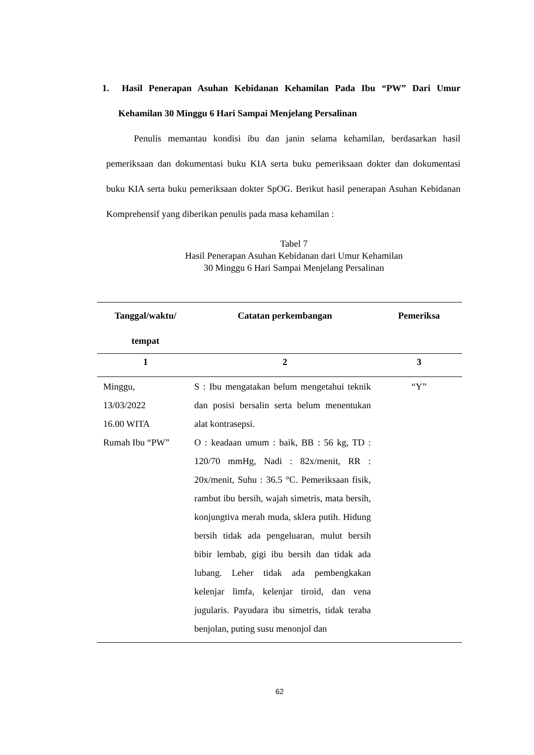1. Hasil Penerapan Asuhan Kebidanan Kehamilan Pada Ibu “PW” Dari Umur Kehamilan 30 Minggu 6 Hari Sampai Menjelang Persalinan
Penulis memantau kondisi ibu dan janin selama kehamilan, berdasarkan hasil pemeriksaan dan dokumentasi buku KIA serta buku pemeriksaan dokter dan dokumentasi buku KIA serta buku pemeriksaan dokter SpOG. Berikut hasil penerapan Asuhan Kebidanan Komprehensif yang diberikan penulis pada masa kehamilan :
Tabel 7
Hasil Penerapan Asuhan Kebidanan dari Umur Kehamilan
30 Minggu 6 Hari Sampai Menjelang Persalinan
| Tanggal/waktu/ tempat | Catatan perkembangan | Pemeriksa |
| --- | --- | --- |
| 1 | 2 | 3 |
| Minggu, 13/03/2022 16.00 WITA Rumah Ibu “PW” | S : Ibu mengatakan belum mengetahui teknik dan posisi bersalin serta belum menentukan alat kontrasepsi. O : keadaan umum : baik, BB : 56 kg, TD : 120/70 mmHg, Nadi : 82x/menit, RR : 20x/menit, Suhu : 36.5 °C. Pemeriksaan fisik, rambut ibu bersih, wajah simetris, mata bersih, konjungtiva merah muda, sklera putih. Hidung bersih tidak ada pengeluaran, mulut bersih bibir lembab, gigi ibu bersih dan tidak ada lubang. Leher tidak ada pembengkakan kelenjar limfa, kelenjar tiroid, dan vena jugularis. Payudara ibu simetris, tidak teraba benjolan, puting susu menonjol dan | “Y” |
62